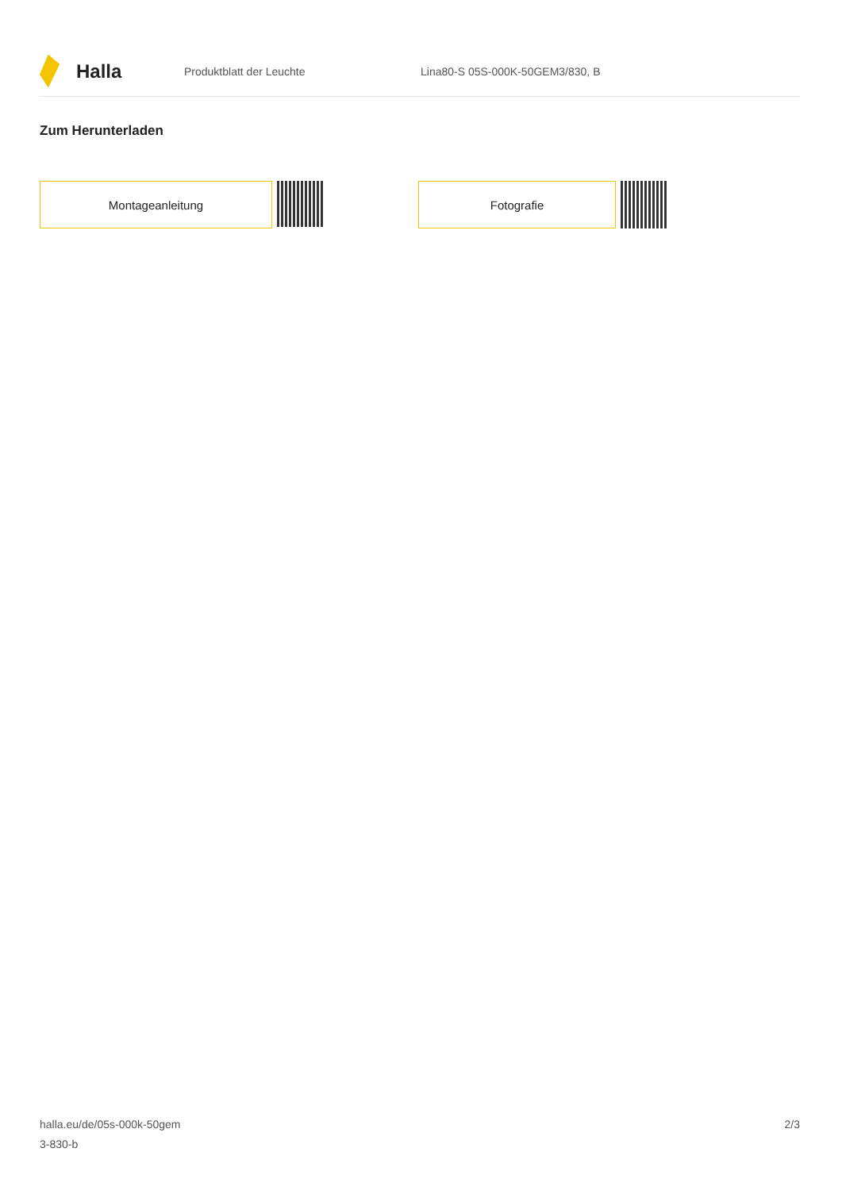Halla
Produktblatt der Leuchte
Lina80-S 05S-000K-50GEM3/830, B
Zum Herunterladen
Montageanleitung Fotografie
halla.eu/de/05s-000k-50gem
3-830-b
2/3